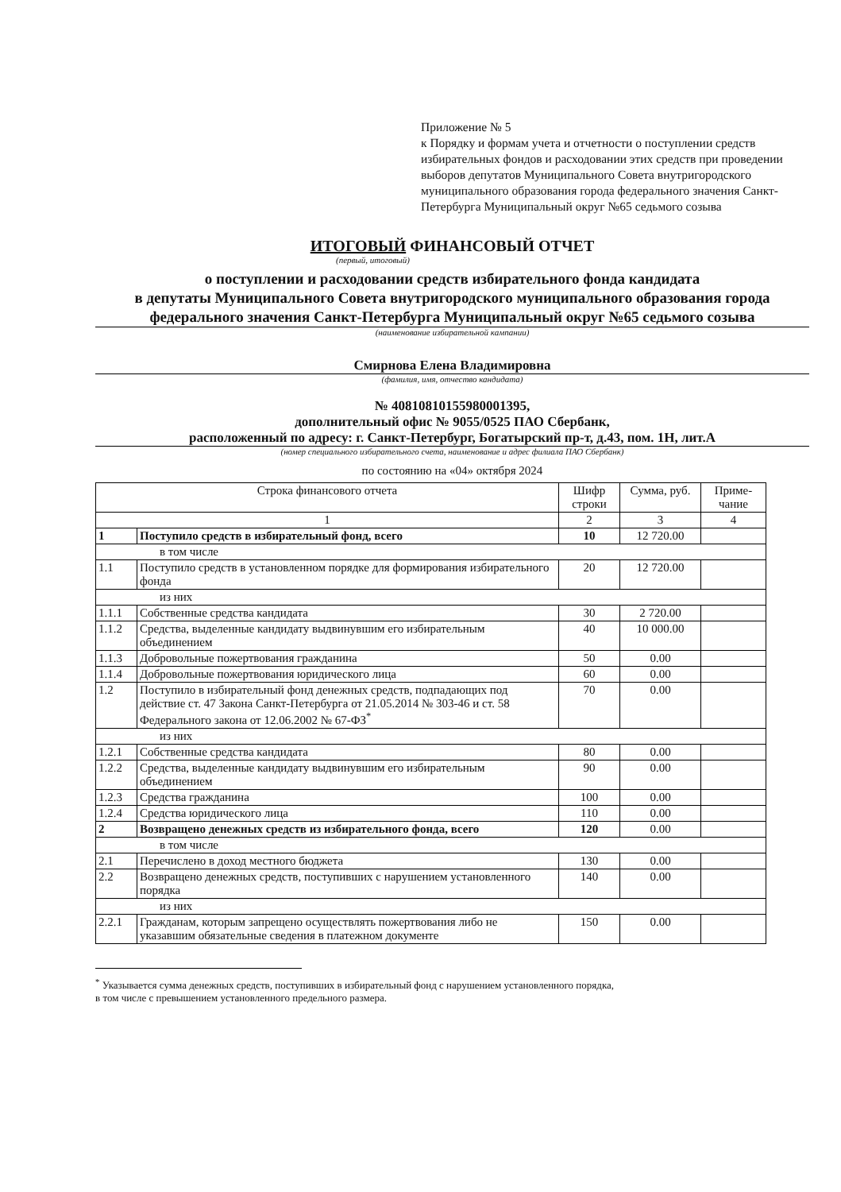Приложение № 5
к Порядку и формам учета и отчетности о поступлении средств избирательных фондов и расходовании этих средств при проведении выборов депутатов Муниципального Совета внутригородского муниципального образования города федерального значения Санкт-Петербурга Муниципальный округ №65 седьмого созыва
ИТОГОВЫЙ ФИНАНСОВЫЙ ОТЧЕТ
(первый, итоговый)
о поступлении и расходовании средств избирательного фонда кандидата
в депутаты Муниципального Совета внутригородского муниципального образования города федерального значения Санкт-Петербурга Муниципальный округ №65 седьмого созыва
(наименование избирательной кампании)
Смирнова Елена Владимировна
(фамилия, имя, отчество кандидата)
№ 40810810155980001395,
дополнительный офис № 9055/0525 ПАО Сбербанк,
расположенный по адресу: г. Санкт-Петербург, Богатырский пр-т, д.43, пом. 1Н, лит.А
(номер специального избирательного счета, наименование и адрес филиала ПАО Сбербанк)
по состоянию на «04» октября 2024
| Строка финансового отчета | | Шифр строки | Сумма, руб. | Приме-чание |
| --- | --- | --- | --- | --- |
| 1 | | 2 | 3 | 4 |
| 1 | Поступило средств в избирательный фонд, всего | 10 | 12 720.00 | |
| в том числе | | | | |
| 1.1 | Поступило средств в установленном порядке для формирования избирательного фонда | 20 | 12 720.00 | |
| из них | | | | |
| 1.1.1 | Собственные средства кандидата | 30 | 2 720.00 | |
| 1.1.2 | Средства, выделенные кандидату выдвинувшим его избирательным объединением | 40 | 10 000.00 | |
| 1.1.3 | Добровольные пожертвования гражданина | 50 | 0.00 | |
| 1.1.4 | Добровольные пожертвования юридического лица | 60 | 0.00 | |
| 1.2 | Поступило в избирательный фонд денежных средств, подпадающих под действие ст. 47 Закона Санкт-Петербурга от 21.05.2014 № 303-46 и ст. 58 Федерального закона от 12.06.2002 № 67-ФЗ<sup>*</sup> | 70 | 0.00 | |
| из них | | | | |
| 1.2.1 | Собственные средства кандидата | 80 | 0.00 | |
| 1.2.2 | Средства, выделенные кандидату выдвинувшим его избирательным объединением | 90 | 0.00 | |
| 1.2.3 | Средства гражданина | 100 | 0.00 | |
| 1.2.4 | Средства юридического лица | 110 | 0.00 | |
| 2 | Возвращено денежных средств из избирательного фонда, всего | 120 | 0.00 | |
| в том числе | | | | |
| 2.1 | Перечислено в доход местного бюджета | 130 | 0.00 | |
| 2.2 | Возвращено денежных средств, поступивших с нарушением установленного порядка | 140 | 0.00 | |
| из них | | | | |
| 2.2.1 | Гражданам, которым запрещено осуществлять пожертвования либо не указавшим обязательные сведения в платежном документе | 150 | 0.00 | |
<sup>*</sup> Указывается сумма денежных средств, поступивших в избирательный фонд с нарушением установленного порядка,
в том числе с превышением установленного предельного размера.